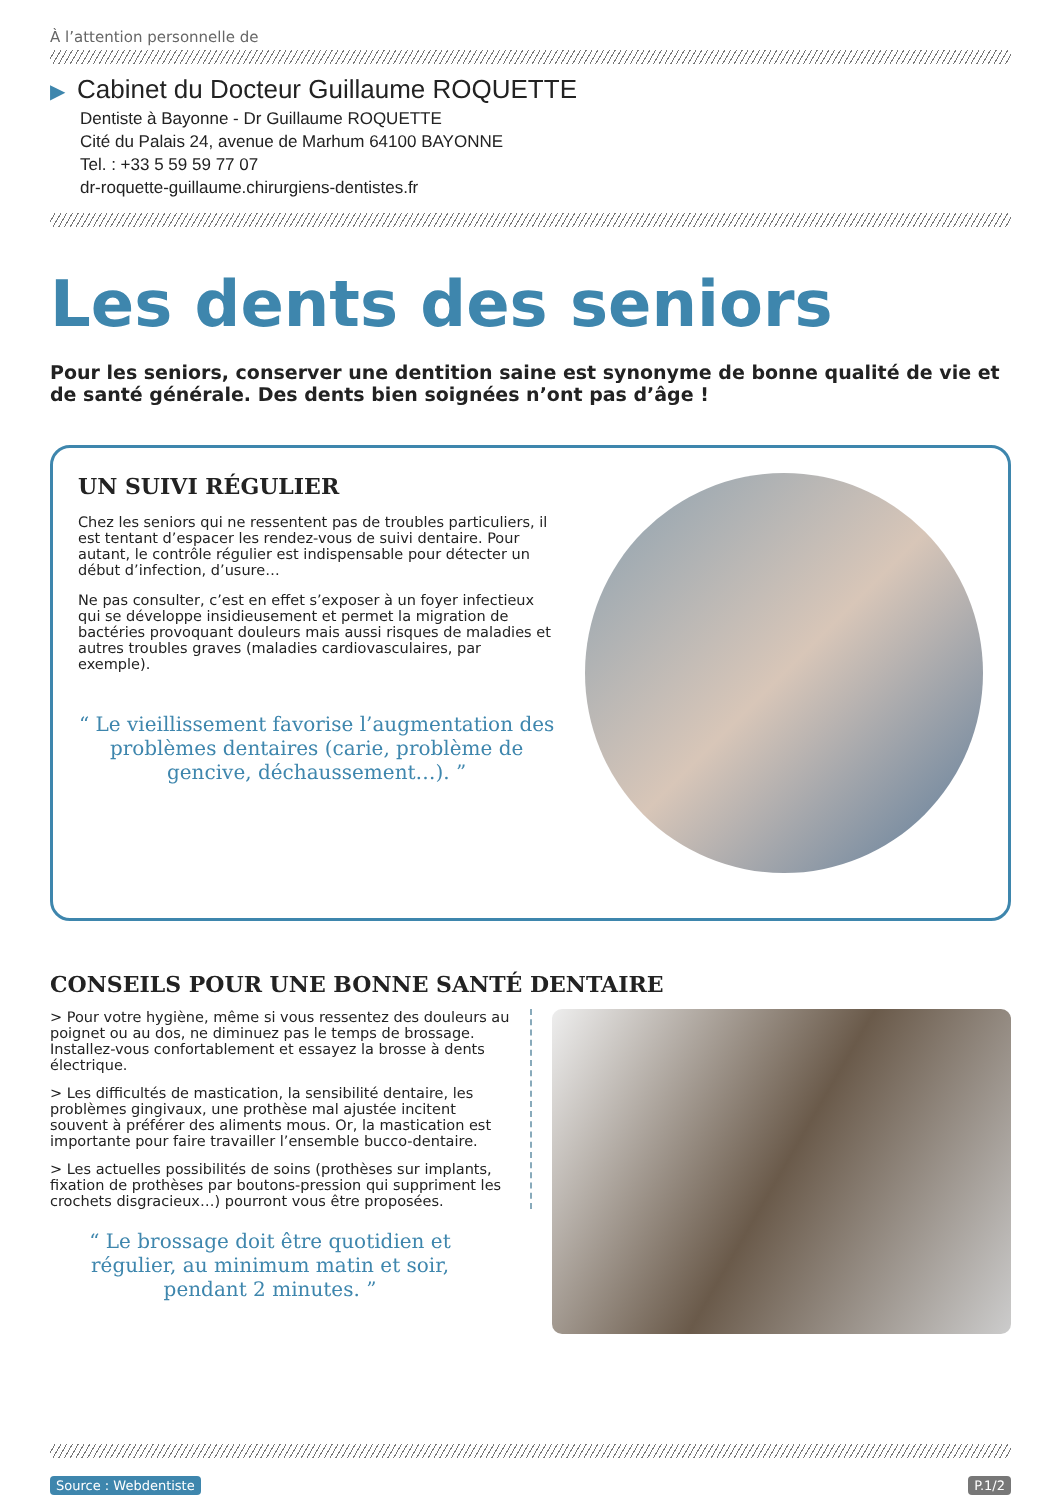À l’attention personnelle de
▶ Cabinet du Docteur Guillaume ROQUETTE
Dentiste à Bayonne - Dr Guillaume ROQUETTE
Cité du Palais 24, avenue de Marhum 64100 BAYONNE
Tel. : +33 5 59 59 77 07
dr-roquette-guillaume.chirurgiens-dentistes.fr
Les dents des seniors
Pour les seniors, conserver une dentition saine est synonyme de bonne qualité de vie et de santé générale. Des dents bien soignées n’ont pas d’âge !
UN SUIVI RÉGULIER
Chez les seniors qui ne ressentent pas de troubles particuliers, il est tentant d’espacer les rendez-vous de suivi dentaire. Pour autant, le contrôle régulier est indispensable pour détecter un début d’infection, d’usure…
Ne pas consulter, c’est en effet s’exposer à un foyer infectieux qui se développe insidieusement et permet la migration de bactéries provoquant douleurs mais aussi risques de maladies et autres troubles graves (maladies cardiovasculaires, par exemple).
“ Le vieillissement favorise l’augmentation des problèmes dentaires (carie, problème de gencive, déchaussement…). ”
CONSEILS POUR UNE BONNE SANTÉ DENTAIRE
> Pour votre hygiène, même si vous ressentez des douleurs au poignet ou au dos, ne diminuez pas le temps de brossage. Installez-vous confortablement et essayez la brosse à dents électrique.
> Les difficultés de mastication, la sensibilité dentaire, les problèmes gingivaux, une prothèse mal ajustée incitent souvent à préférer des aliments mous. Or, la mastication est importante pour faire travailler l’ensemble bucco-dentaire.
> Les actuelles possibilités de soins (prothèses sur implants, fixation de prothèses par boutons-pression qui suppriment les crochets disgracieux…) pourront vous être proposées.
“ Le brossage doit être quotidien et régulier, au minimum matin et soir, pendant 2 minutes. ”
Source : Webdentiste P.1/2